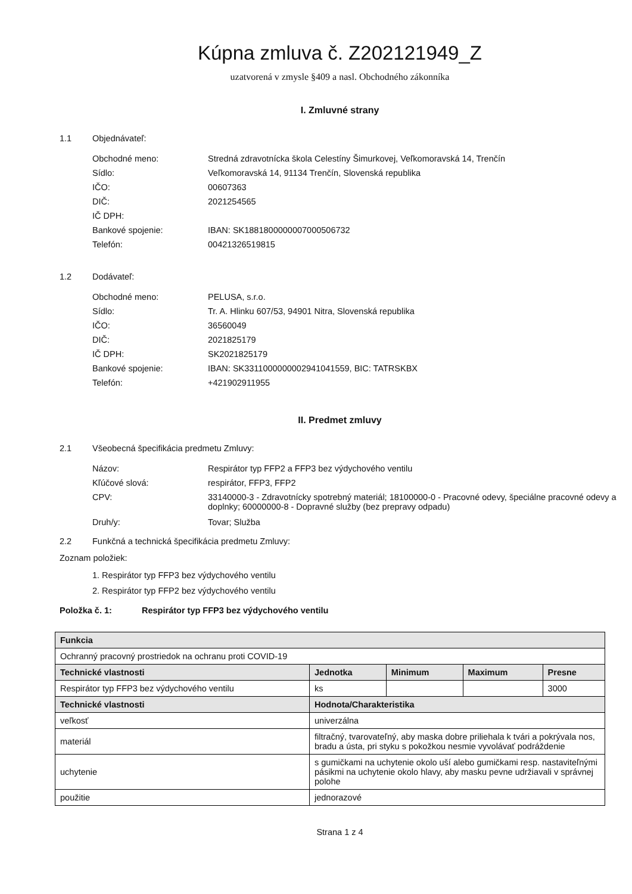Kúpna zmluva č. Z202121949_Z
uzatvorená v zmysle §409 a nasl. Obchodného zákonníka
I. Zmluvné strany
1.1 Objednávateľ:
Obchodné meno: Stredná zdravotnícka škola Celestíny Šimurkovej, Veľkomoravská 14, Trenčín
Sídlo: Veľkomoravská 14, 91134 Trenčín, Slovenská republika
IČO: 00607363
DIČ: 2021254565
IČ DPH:
Bankové spojenie: IBAN: SK1881800000007000506732
Telefón: 00421326519815
1.2 Dodávateľ:
Obchodné meno: PELUSA, s.r.o.
Sídlo: Tr. A. Hlinku 607/53, 94901 Nitra, Slovenská republika
IČO: 36560049
DIČ: 2021825179
IČ DPH: SK2021825179
Bankové spojenie: IBAN: SK3311000000002941041559, BIC: TATRSKBX
Telefón: +421902911955
II. Predmet zmluvy
2.1 Všeobecná špecifikácia predmetu Zmluvy:
Názov: Respirátor typ FFP2 a FFP3 bez výdychového ventilu
Kľúčové slová: respirátor, FFP3, FFP2
CPV: 33140000-3 - Zdravotnícky spotrebný materiál; 18100000-0 - Pracovné odevy, špeciálne pracovné odevy a doplnky; 60000000-8 - Dopravné služby (bez prepravy odpadu)
Druh/y: Tovar; Služba
2.2 Funkčná a technická špecifikácia predmetu Zmluvy:
Zoznam položiek:
1. Respirátor typ FFP3 bez výdychového ventilu
2. Respirátor typ FFP2 bez výdychového ventilu
Položka č. 1: Respirátor typ FFP3 bez výdychového ventilu
| Funkcia | | | | |
| --- | --- | --- | --- | --- |
| Ochranný pracovný prostriedok na ochranu proti COVID-19 | | | | |
| Technické vlastnosti | Jednotka | Minimum | Maximum | Presne |
| Respirátor typ FFP3 bez výdychového ventilu | ks | | | 3000 |
| Technické vlastnosti | Hodnota/Charakteristika | | | |
| veľkosť | univerzálna | | | |
| materiál | filtračný, tvarovateľný, aby maska dobre priliehala k tvári a pokrývala nos, bradu a ústa, pri styku s pokožkou nesmie vyvolávať podráždenie | | | |
| uchytenie | s gumičkami na uchytenie okolo uší alebo gumičkami resp. nastaviteľnými pásikmi na uchytenie okolo hlavy, aby masku pevne udržiavali v správnej polohe | | | |
| použitie | jednorazové | | | |
Strana 1 z 4